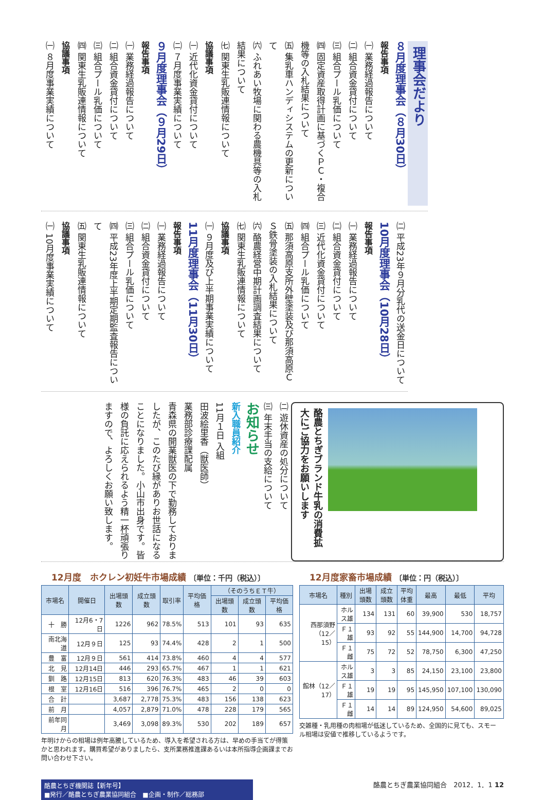理事会だより
８月度理事会（８月30日）
報告事項
㈠ 業務経過報告について
㈡ 組合資金貸付について
㈢ 組合プール乳価について
㈣ 固定資産取得計画に基づくＰＣ・複合機等の入札結果について
㈤ 集乳車ハンディシステムの更新について
㈥ ふれあい牧場に関わる農機具等の入札結果について
㈦ 関東生乳販連情報について
協議事項
㈠ 近代化資金貸付について
㈡ ７月度事業実績について
９月度理事会（９月29日）
報告事項
㈠ 業務経過報告について
㈡ 組合資金貸付について
㈢ 組合プール乳価について
㈣ 関東生乳販連情報について
協議事項
㈠ ８月度事業実績について
㈡ 平成23年９月分乳代の送金日について
10月度理事会（10月28日）
報告事項
㈠ 業務経過報告について
㈡ 組合資金貸付について
㈢ 近代化資金貸付について
㈣ 組合プール乳価について
㈤ 那須高原支所外壁塗装及び那須高原ＣＳ鉄骨塗装の入札結果について
㈥ 酪農経営中期計画調査結果について
㈦ 関東生乳販連情報について
協議事項
㈠ ９月度及び上半期事業実績について
11月度理事会（11月30日）
報告事項
㈠ 業務経過報告について
㈡ 組合資金貸付について
㈢ 組合プール乳価について
㈣ 平成23年度上半期定期監査報告について
㈤ 関東生乳販連情報について
協議事項
㈠ 10月度事業実績について
㈡ 遊休資産の処分について
㈢ 年末手当の支給について
お知らせ
新入職員紹介
11月１日 入組
田波絵里香（獣医師）
業務部診療課配属
青森県の開業獣医の下で勤務しておりましたが、このたび縁がありお世話になることになりました。小山市出身です。皆様の負託に応えられるよう精一杯頑張りますので、よろしくお願い致します。
酪農とちぎブランド牛乳の消費拡大にご協力をお願いします
12月度　ホクレン初妊牛市場成績 〔単位：千円（税込）〕
| 市場名 | 開催日 | 出場頭数 | 成立頭数 | 取引率 | 平均価格 | （そのうちＥＴ牛） | | |
| --- | --- | --- | --- | --- | --- | --- | --- | --- |
| | | | | | | 出場頭数 | 成立頭数 | 平均価格 |
| 十 勝 | 12月6・7日 | 1226 | 962 | 78.5% | 513 | 101 | 93 | 635 |
| 南北海道 | 12月９日 | 125 | 93 | 74.4% | 428 | 2 | 1 | 500 |
| 豊 富 | 12月９日 | 561 | 414 | 73.8% | 460 | 4 | 4 | 577 |
| 北 見 | 12月14日 | 446 | 293 | 65.7% | 467 | 1 | 1 | 621 |
| 釧 路 | 12月15日 | 813 | 620 | 76.3% | 483 | 46 | 39 | 603 |
| 根 室 | 12月16日 | 516 | 396 | 76.7% | 465 | 2 | 0 | 0 |
| 合 計 | | 3,687 | 2,778 | 75.3% | 483 | 156 | 138 | 623 |
| 前 月 | | 4,057 | 2,879 | 71.0% | 478 | 228 | 179 | 565 |
| 前年同月 | | 3,469 | 3,098 | 89.3% | 530 | 202 | 189 | 657 |
年明けからの相場は例年高騰しているため、導入を希望される方は、早めの手当てが得策かと思われます。購買希望がありましたら、支所業務推進課あるいは本所指導企画課までお問い合わせ下さい。
12月度家畜市場成績 〔単位：円（税込）〕
| 市場名 | 種別 | 出場頭数 | 成立頭数 | 平均体重 | 最高 | 最低 | 平均 |
| --- | --- | --- | --- | --- | --- | --- | --- |
| 西那須野（12／15） | ホルス雄 | 134 | 131 | 60 | 39,900 | 530 | 18,757 |
| | Ｆ１雄 | 93 | 92 | 55 | 144,900 | 14,700 | 94,728 |
| | Ｆ１雌 | 75 | 72 | 52 | 78,750 | 6,300 | 47,250 |
| 館林（12／17） | ホルス雄 | 3 | 3 | 85 | 24,150 | 23,100 | 23,800 |
| | Ｆ１雄 | 19 | 19 | 95 | 145,950 | 107,100 | 130,090 |
| | Ｆ１雌 | 14 | 14 | 89 | 124,950 | 54,600 | 89,025 |
交雑種・乳用種の肉相場が低迷しているため、全国的に見ても、スモール相場は安値で推移しているようです。
酪農とちぎ機関誌【新年号】
■発行／酪農とちぎ農業協同組合　■企画・制作／総務部
酪農とちぎ農業協同組合　2012．1．1 12